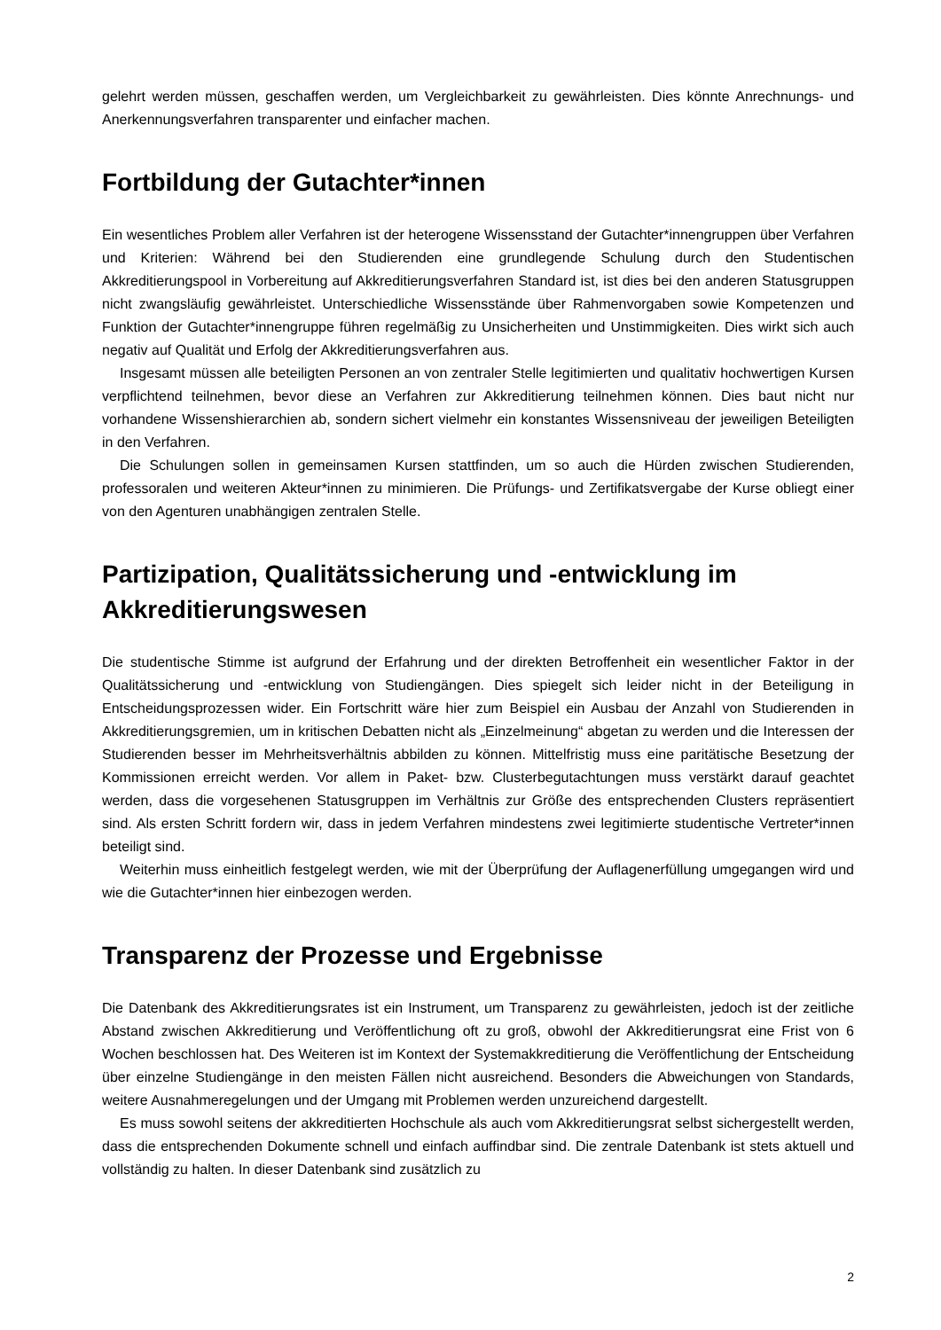gelehrt werden müssen, geschaffen werden, um Vergleichbarkeit zu gewährleisten. Dies könnte Anrechnungs- und Anerkennungsverfahren transparenter und einfacher machen.
Fortbildung der Gutachter*innen
Ein wesentliches Problem aller Verfahren ist der heterogene Wissensstand der Gutachter*innengruppen über Verfahren und Kriterien: Während bei den Studierenden eine grundlegende Schulung durch den Studentischen Akkreditierungspool in Vorbereitung auf Akkreditierungsverfahren Standard ist, ist dies bei den anderen Statusgruppen nicht zwangsläufig gewährleistet. Unterschiedliche Wissensstände über Rahmenvorgaben sowie Kompetenzen und Funktion der Gutachter*innengruppe führen regelmäßig zu Unsicherheiten und Unstimmigkeiten. Dies wirkt sich auch negativ auf Qualität und Erfolg der Akkreditierungsverfahren aus.
Insgesamt müssen alle beteiligten Personen an von zentraler Stelle legitimierten und qualitativ hochwertigen Kursen verpflichtend teilnehmen, bevor diese an Verfahren zur Akkreditierung teilnehmen können. Dies baut nicht nur vorhandene Wissenshierarchien ab, sondern sichert vielmehr ein konstantes Wissensniveau der jeweiligen Beteiligten in den Verfahren.
Die Schulungen sollen in gemeinsamen Kursen stattfinden, um so auch die Hürden zwischen Studierenden, professoralen und weiteren Akteur*innen zu minimieren. Die Prüfungs- und Zertifikatsvergabe der Kurse obliegt einer von den Agenturen unabhängigen zentralen Stelle.
Partizipation, Qualitätssicherung und -entwicklung im Akkreditierungswesen
Die studentische Stimme ist aufgrund der Erfahrung und der direkten Betroffenheit ein wesentlicher Faktor in der Qualitätssicherung und -entwicklung von Studiengängen. Dies spiegelt sich leider nicht in der Beteiligung in Entscheidungsprozessen wider. Ein Fortschritt wäre hier zum Beispiel ein Ausbau der Anzahl von Studierenden in Akkreditierungsgremien, um in kritischen Debatten nicht als „Einzelmeinung“ abgetan zu werden und die Interessen der Studierenden besser im Mehrheitsverhältnis abbilden zu können. Mittelfristig muss eine paritätische Besetzung der Kommissionen erreicht werden. Vor allem in Paket- bzw. Clusterbegutachtungen muss verstärkt darauf geachtet werden, dass die vorgesehenen Statusgruppen im Verhältnis zur Größe des entsprechenden Clusters repräsentiert sind. Als ersten Schritt fordern wir, dass in jedem Verfahren mindestens zwei legitimierte studentische Vertreter*innen beteiligt sind.
Weiterhin muss einheitlich festgelegt werden, wie mit der Überprüfung der Auflagenerfüllung umgegangen wird und wie die Gutachter*innen hier einbezogen werden.
Transparenz der Prozesse und Ergebnisse
Die Datenbank des Akkreditierungsrates ist ein Instrument, um Transparenz zu gewährleisten, jedoch ist der zeitliche Abstand zwischen Akkreditierung und Veröffentlichung oft zu groß, obwohl der Akkreditierungsrat eine Frist von 6 Wochen beschlossen hat. Des Weiteren ist im Kontext der Systemakkreditierung die Veröffentlichung der Entscheidung über einzelne Studiengänge in den meisten Fällen nicht ausreichend. Besonders die Abweichungen von Standards, weitere Ausnahmeregelungen und der Umgang mit Problemen werden unzureichend dargestellt.
Es muss sowohl seitens der akkreditierten Hochschule als auch vom Akkreditierungsrat selbst sichergestellt werden, dass die entsprechenden Dokumente schnell und einfach auffindbar sind. Die zentrale Datenbank ist stets aktuell und vollständig zu halten. In dieser Datenbank sind zusätzlich zu
2